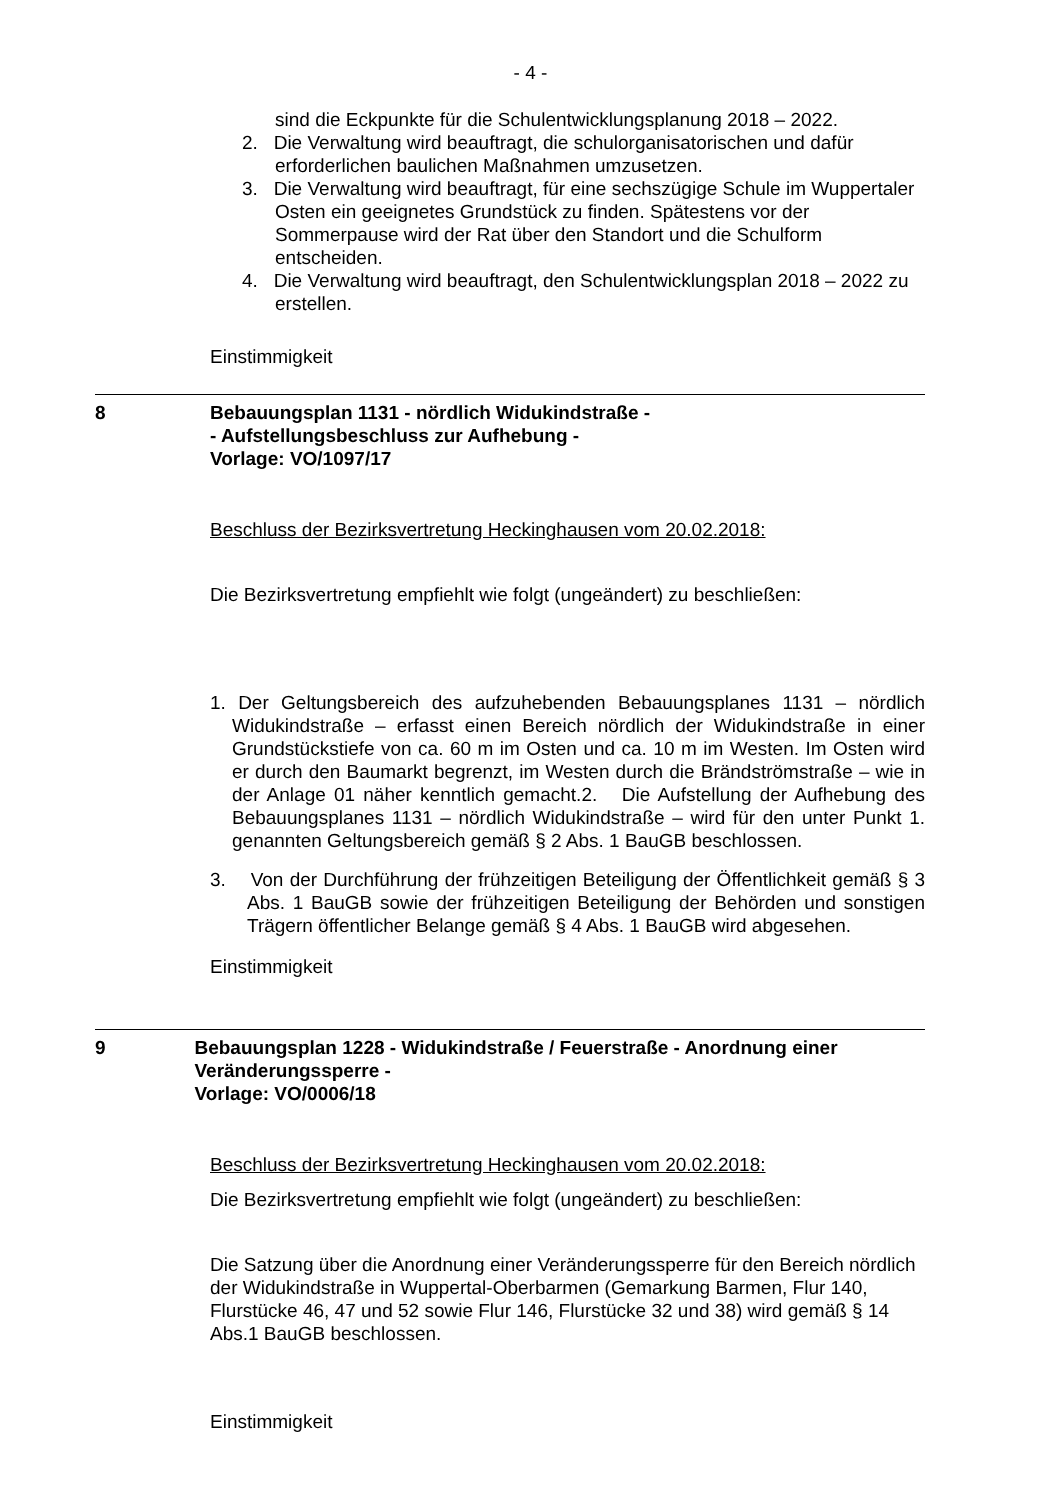- 4 -
sind die Eckpunkte für die Schulentwicklungsplanung 2018 – 2022.
2. Die Verwaltung wird beauftragt, die schulorganisatorischen und dafür erforderlichen baulichen Maßnahmen umzusetzen.
3. Die Verwaltung wird beauftragt, für eine sechszügige Schule im Wuppertaler Osten ein geeignetes Grundstück zu finden. Spätestens vor der Sommerpause wird der Rat über den Standort und die Schulform entscheiden.
4. Die Verwaltung wird beauftragt, den Schulentwicklungsplan 2018 – 2022 zu erstellen.
Einstimmigkeit
8 Bebauungsplan 1131 - nördlich Widukindstraße -
- Aufstellungsbeschluss zur Aufhebung -
Vorlage: VO/1097/17
Beschluss der Bezirksvertretung Heckinghausen vom 20.02.2018:
Die Bezirksvertretung empfiehlt wie folgt (ungeändert) zu beschließen:
1. Der Geltungsbereich des aufzuhebenden Bebauungsplanes 1131 – nördlich Widukindstraße – erfasst einen Bereich nördlich der Widukindstraße in einer Grundstückstiefe von ca. 60 m im Osten und ca. 10 m im Westen. Im Osten wird er durch den Baumarkt begrenzt, im Westen durch die Brändströmstraße – wie in der Anlage 01 näher kenntlich gemacht.2. Die Aufstellung der Aufhebung des Bebauungsplanes 1131 – nördlich Widukindstraße – wird für den unter Punkt 1. genannten Geltungsbereich gemäß § 2 Abs. 1 BauGB beschlossen.
3. Von der Durchführung der frühzeitigen Beteiligung der Öffentlichkeit gemäß § 3 Abs. 1 BauGB sowie der frühzeitigen Beteiligung der Behörden und sonstigen Trägern öffentlicher Belange gemäß § 4 Abs. 1 BauGB wird abgesehen.
Einstimmigkeit
9 Bebauungsplan 1228 - Widukindstraße / Feuerstraße - Anordnung einer Veränderungssperre -
Vorlage: VO/0006/18
Beschluss der Bezirksvertretung Heckinghausen vom 20.02.2018:
Die Bezirksvertretung empfiehlt wie folgt (ungeändert) zu beschließen:
Die Satzung über die Anordnung einer Veränderungssperre für den Bereich nördlich der Widukindstraße in Wuppertal-Oberbarmen (Gemarkung Barmen, Flur 140, Flurstücke 46, 47 und 52 sowie Flur 146, Flurstücke 32 und 38) wird gemäß § 14 Abs.1 BauGB beschlossen.
Einstimmigkeit